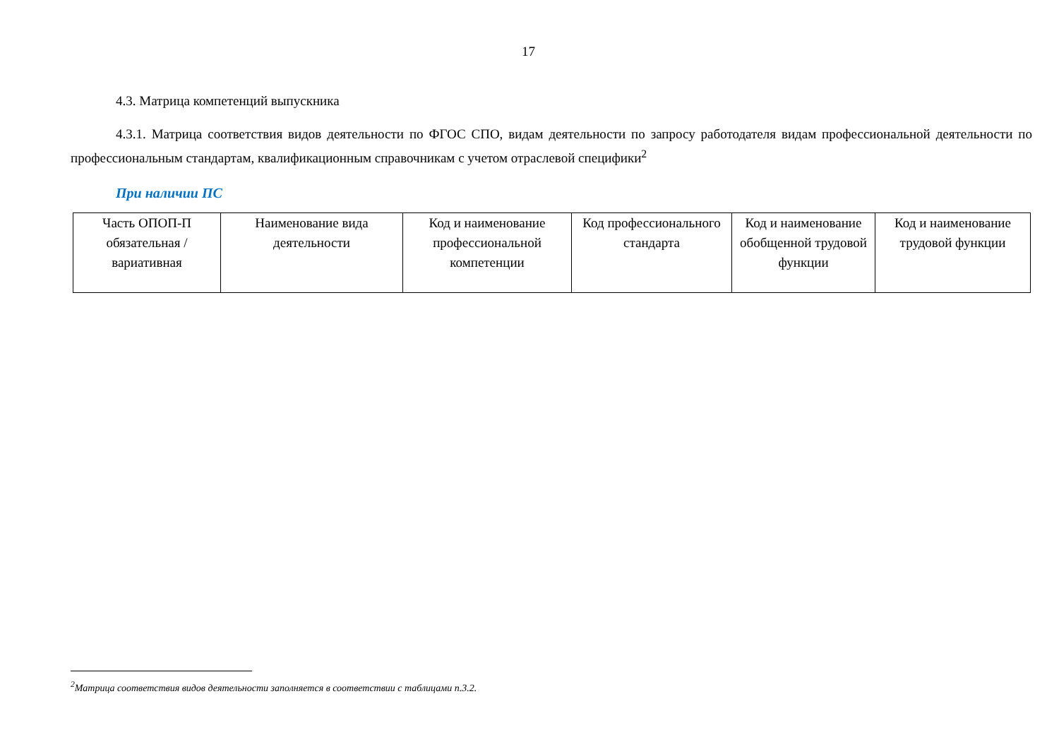17
4.3. Матрица компетенций выпускника
4.3.1. Матрица соответствия видов деятельности по ФГОС СПО, видам деятельности по запросу работодателя видам профессиональной деятельности по профессиональным стандартам, квалификационным справочникам с учетом отраслевой специфики<sup>2</sup>
При наличии ПС
| Часть ОПОП-П обязательная /вариативная | Наименование вида деятельности | Код и наименование профессиональной компетенции | Код профессионального стандарта | Код и наименование обобщенной трудовой функции | Код и наименование трудовой функции |
<sup>2</sup> Матрица соответствия видов деятельности заполняется в соответствии с таблицами п.3.2.